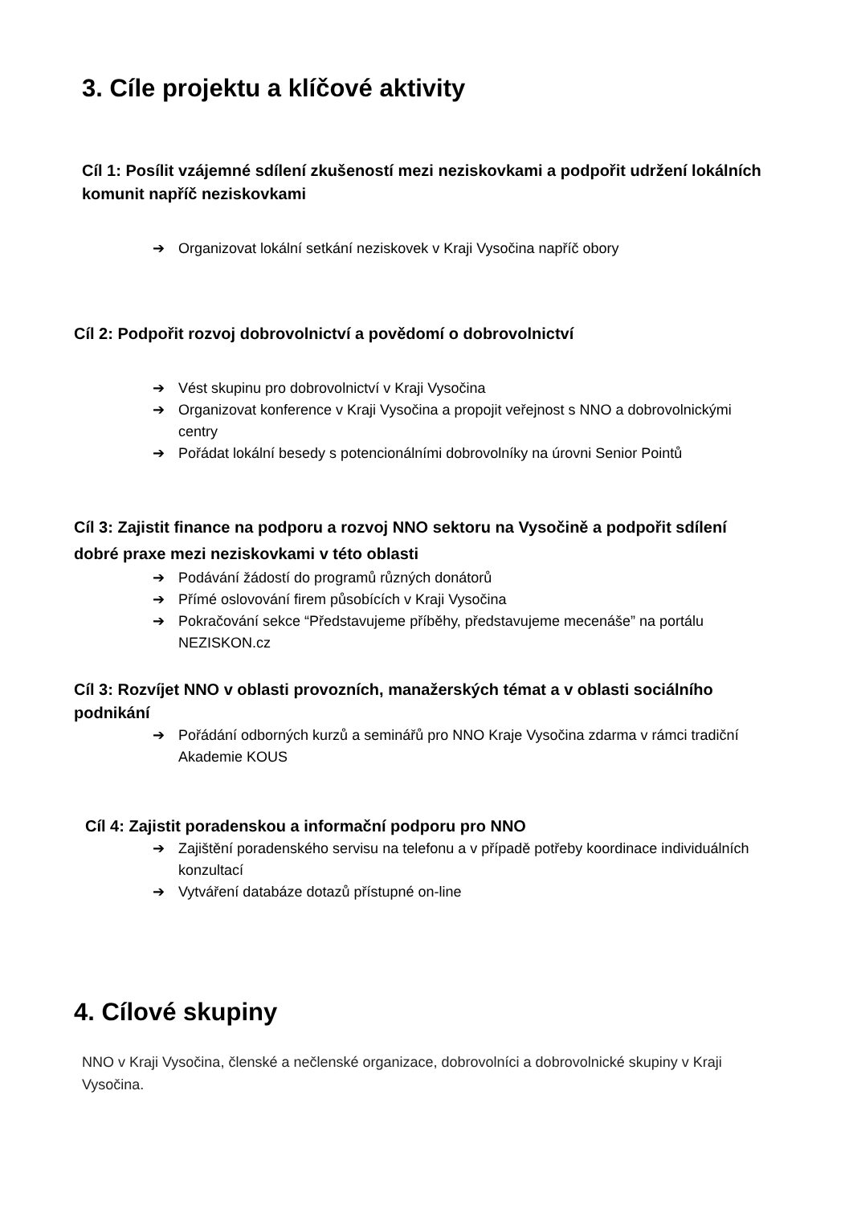3. Cíle projektu a klíčové aktivity
Cíl 1: Posílit vzájemné sdílení zkušeností mezi neziskovkami a podpořit udržení lokálních komunit napříč neziskovkami
➔ Organizovat lokální setkání neziskovek v Kraji Vysočina napříč obory
Cíl 2: Podpořit rozvoj dobrovolnictví a povědomí o dobrovolnictví
➔ Vést skupinu pro dobrovolnictví v Kraji Vysočina
➔ Organizovat konference v Kraji Vysočina a propojit veřejnost s NNO a dobrovolnickými centry
➔ Pořádat lokální besedy s potencionálními dobrovolníky na úrovni Senior Pointů
Cíl 3: Zajistit finance na podporu a rozvoj NNO sektoru na Vysočině a podpořit sdílení dobré praxe mezi neziskovkami v této oblasti
➔ Podávání žádostí do programů různých donátorů
➔ Přímé oslovování firem působících v Kraji Vysočina
➔ Pokračování sekce “Představujeme příběhy, představujeme mecenáše” na portálu NEZISKON.cz
Cíl 3: Rozvíjet NNO v oblasti provozních, manažerských témat a v oblasti sociálního podnikání
➔ Pořádání odborných kurzů a seminářů pro NNO Kraje Vysočina zdarma v rámci tradiční Akademie KOUS
Cíl 4: Zajistit poradenskou a informační podporu pro NNO
➔ Zajištění poradenského servisu na telefonu a v případě potřeby koordinace individuálních konzultací
➔ Vytváření databáze dotazů přístupné on-line
4. Cílové skupiny
NNO v Kraji Vysočina, členské a nečlenské organizace, dobrovolníci a dobrovolnické skupiny v Kraji Vysočina.